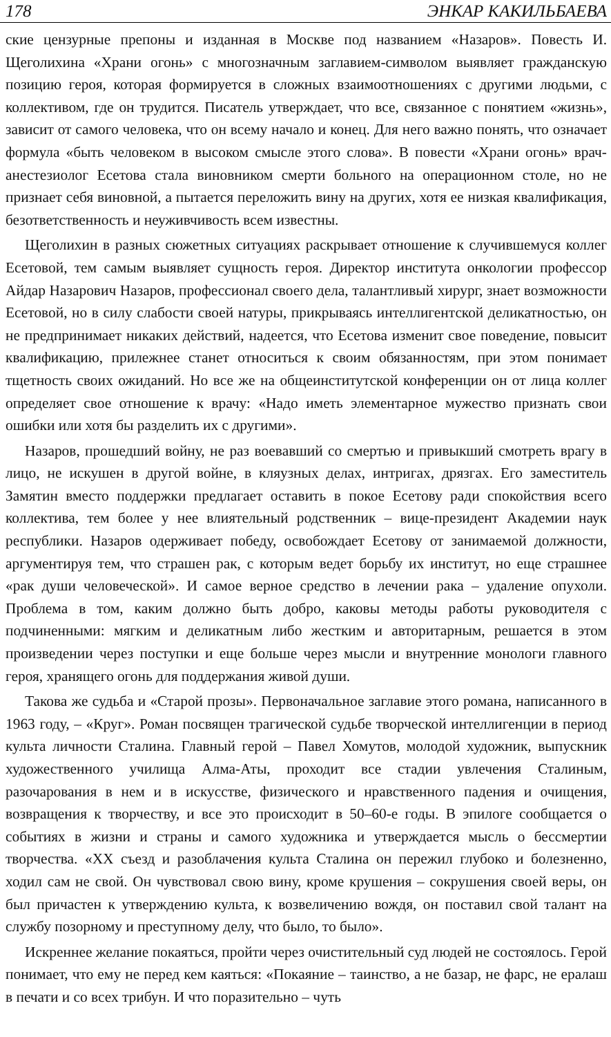178 ЭНКАР КАКИЛЬБАЕВА
ские цензурные препоны и изданная в Москве под названием «Назаров». Повесть И. Щеголихина «Храни огонь» с многозначным заглавием-символом выявляет гражданскую позицию героя, которая формируется в сложных взаимоотношениях с другими людьми, с коллективом, где он трудится. Писатель утверждает, что все, связанное с понятием «жизнь», зависит от самого человека, что он всему начало и конец. Для него важно понять, что означает формула «быть человеком в высоком смысле этого слова». В повести «Храни огонь» врач-анестезиолог Есетова стала виновником смерти больного на операционном столе, но не признает себя виновной, а пытается переложить вину на других, хотя ее низкая квалификация, безответственность и неуживчивость всем известны.
Щеголихин в разных сюжетных ситуациях раскрывает отношение к случившемуся коллег Есетовой, тем самым выявляет сущность героя. Директор института онкологии профессор Айдар Назарович Назаров, профессионал своего дела, талантливый хирург, знает возможности Есетовой, но в силу слабости своей натуры, прикрываясь интеллигентской деликатностью, он не предпринимает никаких действий, надеется, что Есетова изменит свое поведение, повысит квалификацию, прилежнее станет относиться к своим обязанностям, при этом понимает тщетность своих ожиданий. Но все же на общеинститутской конференции он от лица коллег определяет свое отношение к врачу: «Надо иметь элементарное мужество признать свои ошибки или хотя бы разделить их с другими».
Назаров, прошедший войну, не раз воевавший со смертью и привыкший смотреть врагу в лицо, не искушен в другой войне, в кляузных делах, интригах, дрязгах. Его заместитель Замятин вместо поддержки предлагает оставить в покое Есетову ради спокойствия всего коллектива, тем более у нее влиятельный родственник – вице-президент Академии наук республики. Назаров одерживает победу, освобождает Есетову от занимаемой должности, аргументируя тем, что страшен рак, с которым ведет борьбу их институт, но еще страшнее «рак души человеческой». И самое верное средство в лечении рака – удаление опухоли. Проблема в том, каким должно быть добро, каковы методы работы руководителя с подчиненными: мягким и деликатным либо жестким и авторитарным, решается в этом произведении через поступки и еще больше через мысли и внутренние монологи главного героя, хранящего огонь для поддержания живой души.
Такова же судьба и «Старой прозы». Первоначальное заглавие этого романа, написанного в 1963 году, – «Круг». Роман посвящен трагической судьбе творческой интеллигенции в период культа личности Сталина. Главный герой – Павел Хомутов, молодой художник, выпускник художественного училища Алма-Аты, проходит все стадии увлечения Сталиным, разочарования в нем и в искусстве, физического и нравственного падения и очищения, возвращения к творчеству, и все это происходит в 50–60-е годы. В эпилоге сообщается о событиях в жизни и страны и самого художника и утверждается мысль о бессмертии творчества. «ХХ съезд и разоблачения культа Сталина он пережил глубоко и болезненно, ходил сам не свой. Он чувствовал свою вину, кроме крушения – сокрушения своей веры, он был причастен к утверждению культа, к возвеличению вождя, он поставил свой талант на службу позорному и преступному делу, что было, то было».
Искреннее желание покаяться, пройти через очистительный суд людей не состоялось. Герой понимает, что ему не перед кем каяться: «Покаяние – таинство, а не базар, не фарс, не ералаш в печати и со всех трибун. И что поразительно – чуть